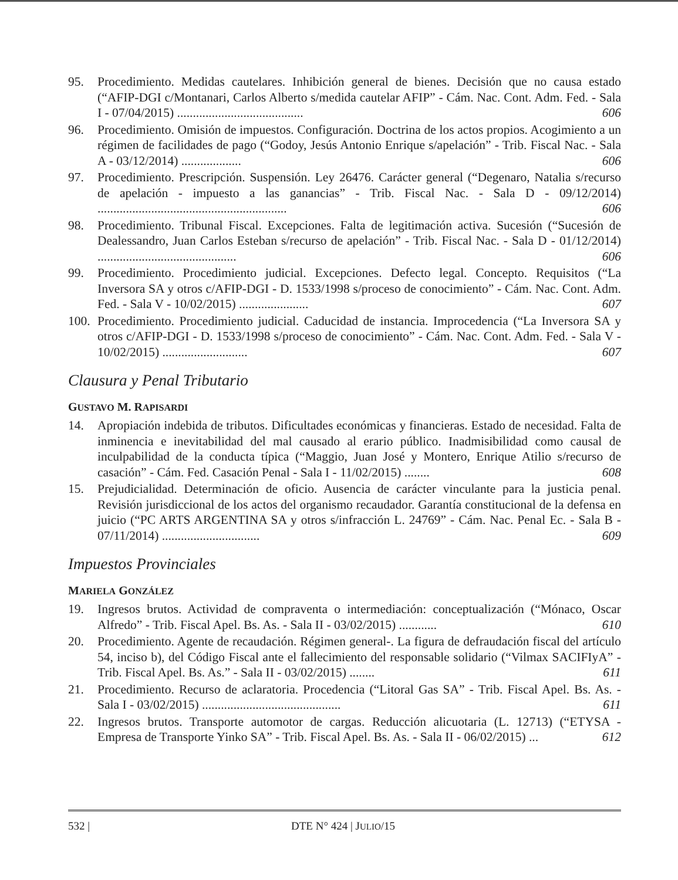95. Procedimiento. Medidas cautelares. Inhibición general de bienes. Decisión que no causa estado (“AFIP-DGI c/Montanari, Carlos Alberto s/medida cautelar AFIP” - Cám. Nac. Cont. Adm. Fed. - Sala I - 07/04/2015) ........................................ 606
96. Procedimiento. Omisión de impuestos. Configuración. Doctrina de los actos propios. Acogimiento a un régimen de facilidades de pago (“Godoy, Jesús Antonio Enrique s/apelación” - Trib. Fiscal Nac. - Sala A - 03/12/2014) ................... 606
97. Procedimiento. Prescripción. Suspensión. Ley 26476. Carácter general (“Degenaro, Natalia s/recurso de apelación - impuesto a las ganancias” - Trib. Fiscal Nac. - Sala D - 09/12/2014) ............................................................ 606
98. Procedimiento. Tribunal Fiscal. Excepciones. Falta de legitimación activa. Sucesión (“Sucesión de Dealessandro, Juan Carlos Esteban s/recurso de apelación” - Trib. Fiscal Nac. - Sala D - 01/12/2014) ............................................ 606
99. Procedimiento. Procedimiento judicial. Excepciones. Defecto legal. Concepto. Requisitos (“La Inversora SA y otros c/AFIP-DGI - D. 1533/1998 s/proceso de conocimiento” - Cám. Nac. Cont. Adm. Fed. - Sala V - 10/02/2015) ...................... 607
100.
Procedimiento. Procedimiento judicial. Caducidad de instancia. Improcedencia (“La Inversora SA y otros c/AFIP-DGI - D. 1533/1998 s/proceso de conocimiento” - Cám. Nac. Cont. Adm. Fed. - Sala V - 10/02/2015) ........................... 607
Clausura y Penal Tributario
GUSTAVO M. RAPISARDI
14. Apropiación indebida de tributos. Dificultades económicas y financieras. Estado de necesidad. Falta de inminencia e inevitabilidad del mal causado al erario público. Inadmisibilidad como causal de inculpabilidad de la conducta típica (“Maggio, Juan José y Montero, Enrique Atilio s/recurso de casación” - Cám. Fed. Casación Penal - Sala I - 11/02/2015) ........ 608
15. Prejudicialidad. Determinación de oficio. Ausencia de carácter vinculante para la justicia penal. Revisión jurisdiccional de los actos del organismo recaudador. Garantía constitucional de la defensa en juicio (“PC ARTS ARGENTINA SA y otros s/infracción L. 24769” - Cám. Nac. Penal Ec. - Sala B - 07/11/2014) ............................... 609
Impuestos Provinciales
MARIELA GONZÁLEZ
19. Ingresos brutos. Actividad de compraventa o intermediación: conceptualización (“Mónaco, Oscar Alfredo” - Trib. Fiscal Apel. Bs. As. - Sala II - 03/02/2015) ............ 610
20. Procedimiento. Agente de recaudación. Régimen general-. La figura de defraudación fiscal del artículo 54, inciso b), del Código Fiscal ante el fallecimiento del responsable solidario (“Vilmax SACIFIyA” - Trib. Fiscal Apel. Bs. As.” - Sala II - 03/02/2015) ........ 611
21. Procedimiento. Recurso de aclaratoria. Procedencia (“Litoral Gas SA” - Trib. Fiscal Apel. Bs. As. - Sala I - 03/02/2015) ............................................ 611
22. Ingresos brutos. Transporte automotor de cargas. Reducción alicuotaria (L. 12713) (“ETYSA - Empresa de Transporte Yinko SA” - Trib. Fiscal Apel. Bs. As. - Sala II - 06/02/2015) ... 612
532 | DTE N° 424 | JULIO/15